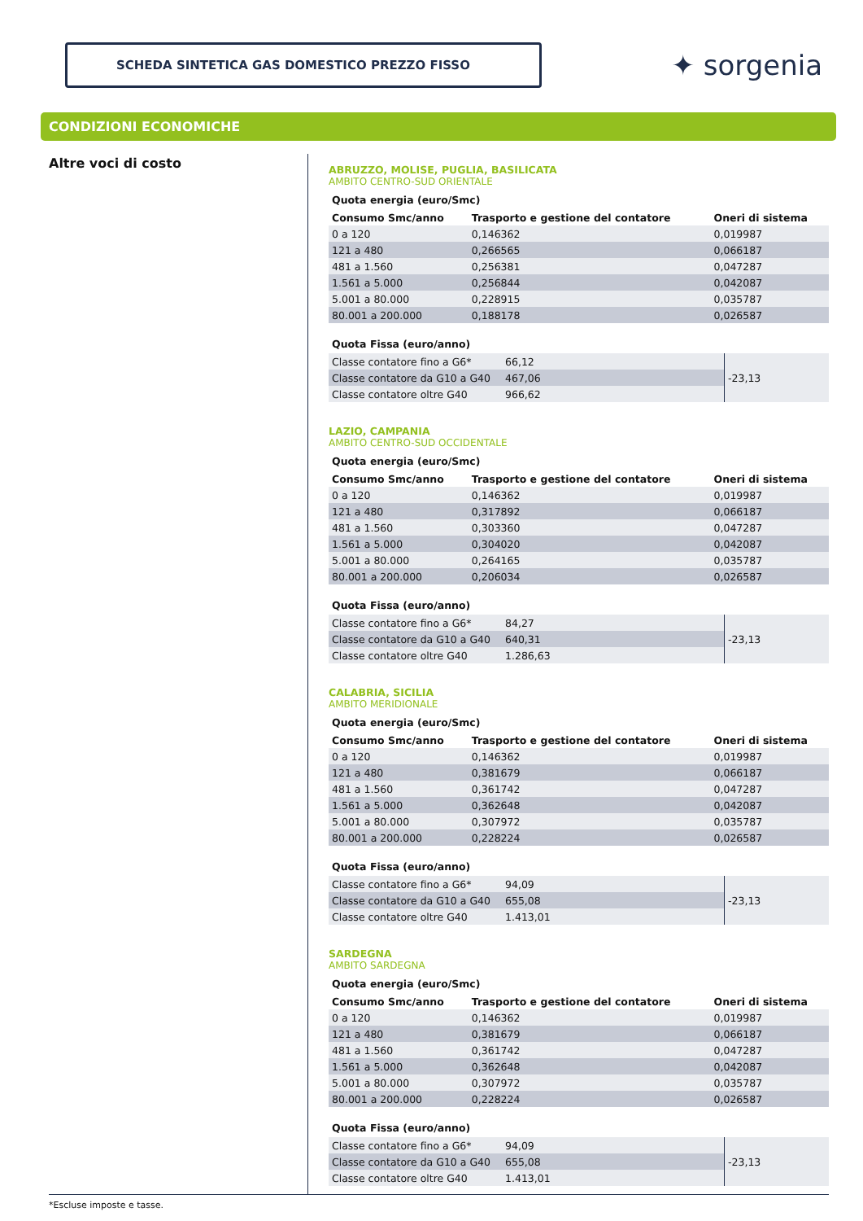SCHEDA SINTETICA GAS DOMESTICO PREZZO FISSO
✦ sorgenia
CONDIZIONI ECONOMICHE
Altre voci di costo
ABRUZZO, MOLISE, PUGLIA, BASILICATA
AMBITO CENTRO-SUD ORIENTALE
Quota energia (euro/Smc)
| Consumo Smc/anno | Trasporto e gestione del contatore | Oneri di sistema |
| --- | --- | --- |
| 0 a 120 | 0,146362 | 0,019987 |
| 121 a 480 | 0,266565 | 0,066187 |
| 481 a 1.560 | 0,256381 | 0,047287 |
| 1.561 a 5.000 | 0,256844 | 0,042087 |
| 5.001 a 80.000 | 0,228915 | 0,035787 |
| 80.001 a 200.000 | 0,188178 | 0,026587 |
Quota Fissa (euro/anno)
| Classe contatore fino a G6* | 66,12 | -23,13 |
| Classe contatore da G10 a G40 | 467,06 | |
| Classe contatore oltre G40 | 966,62 | |
LAZIO, CAMPANIA
AMBITO CENTRO-SUD OCCIDENTALE
Quota energia (euro/Smc)
| Consumo Smc/anno | Trasporto e gestione del contatore | Oneri di sistema |
| --- | --- | --- |
| 0 a 120 | 0,146362 | 0,019987 |
| 121 a 480 | 0,317892 | 0,066187 |
| 481 a 1.560 | 0,303360 | 0,047287 |
| 1.561 a 5.000 | 0,304020 | 0,042087 |
| 5.001 a 80.000 | 0,264165 | 0,035787 |
| 80.001 a 200.000 | 0,206034 | 0,026587 |
Quota Fissa (euro/anno)
| Classe contatore fino a G6* | 84,27 | -23,13 |
| Classe contatore da G10 a G40 | 640,31 | |
| Classe contatore oltre G40 | 1.286,63 | |
CALABRIA, SICILIA
AMBITO MERIDIONALE
Quota energia (euro/Smc)
| Consumo Smc/anno | Trasporto e gestione del contatore | Oneri di sistema |
| --- | --- | --- |
| 0 a 120 | 0,146362 | 0,019987 |
| 121 a 480 | 0,381679 | 0,066187 |
| 481 a 1.560 | 0,361742 | 0,047287 |
| 1.561 a 5.000 | 0,362648 | 0,042087 |
| 5.001 a 80.000 | 0,307972 | 0,035787 |
| 80.001 a 200.000 | 0,228224 | 0,026587 |
Quota Fissa (euro/anno)
| Classe contatore fino a G6* | 94,09 | -23,13 |
| Classe contatore da G10 a G40 | 655,08 | |
| Classe contatore oltre G40 | 1.413,01 | |
SARDEGNA
AMBITO SARDEGNA
Quota energia (euro/Smc)
| Consumo Smc/anno | Trasporto e gestione del contatore | Oneri di sistema |
| --- | --- | --- |
| 0 a 120 | 0,146362 | 0,019987 |
| 121 a 480 | 0,381679 | 0,066187 |
| 481 a 1.560 | 0,361742 | 0,047287 |
| 1.561 a 5.000 | 0,362648 | 0,042087 |
| 5.001 a 80.000 | 0,307972 | 0,035787 |
| 80.001 a 200.000 | 0,228224 | 0,026587 |
Quota Fissa (euro/anno)
| Classe contatore fino a G6* | 94,09 | -23,13 |
| Classe contatore da G10 a G40 | 655,08 | |
| Classe contatore oltre G40 | 1.413,01 | |
*Escluse imposte e tasse.